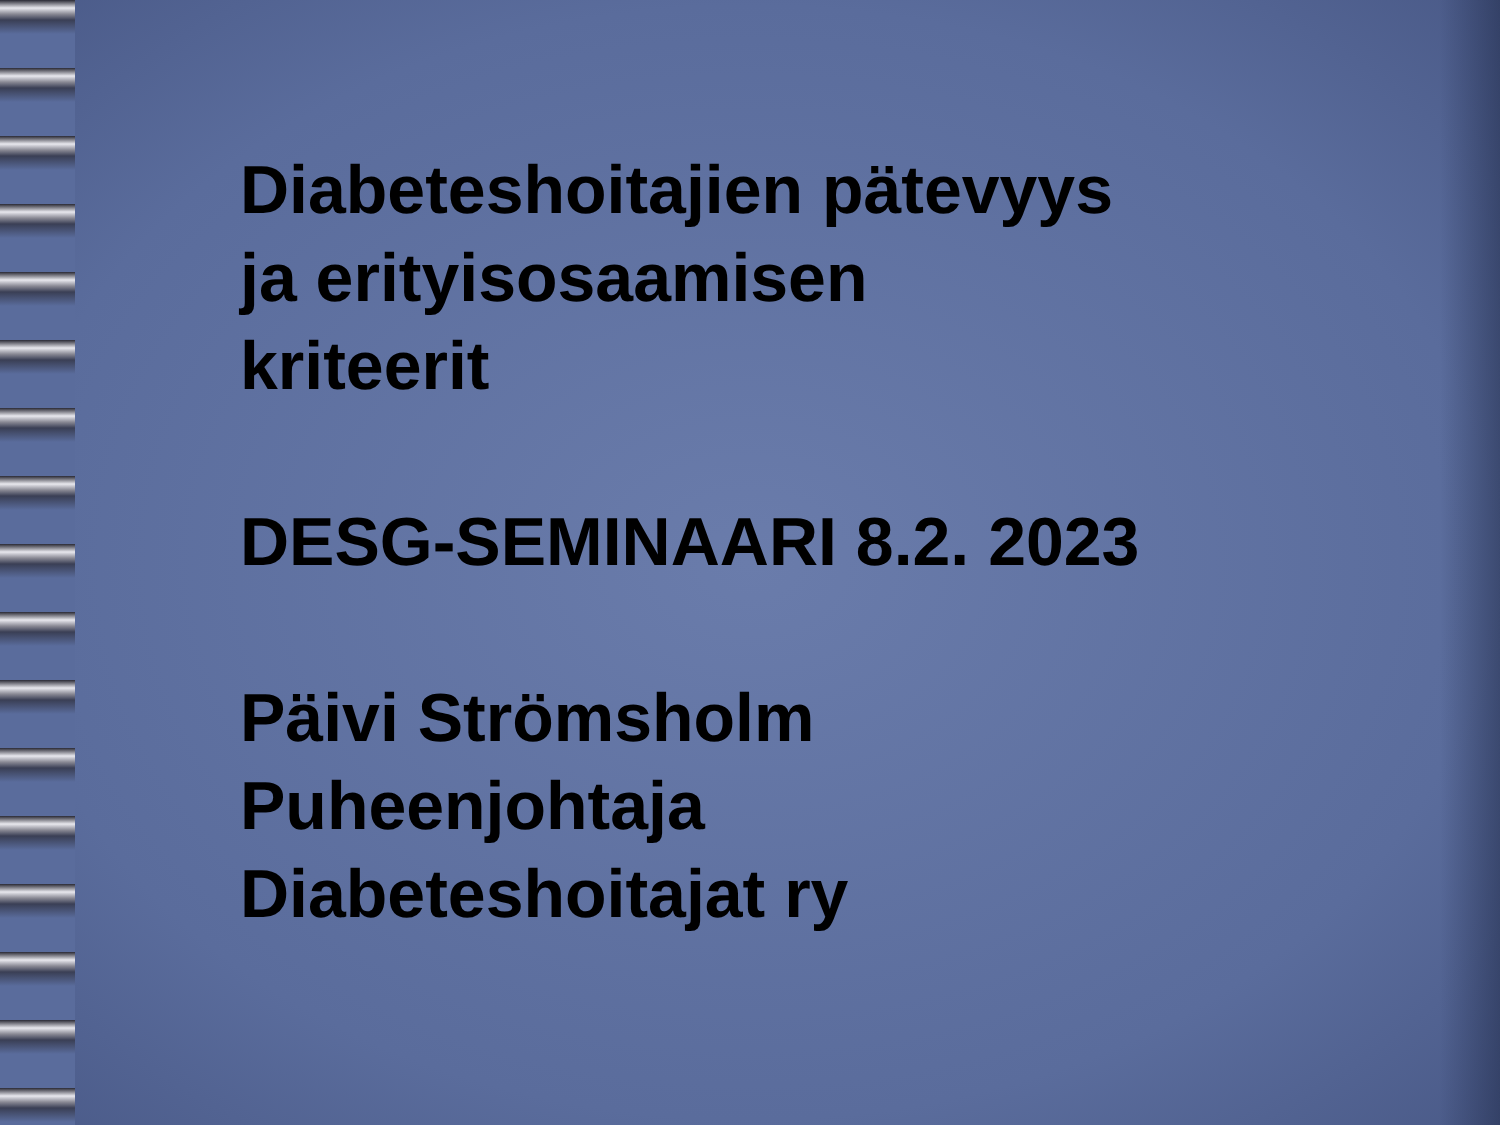Diabeteshoitajien pätevyys
ja erityisosaamisen
kriteerit
DESG-SEMINAARI 8.2. 2023
Päivi Strömsholm
Puheenjohtaja
Diabeteshoitajat ry